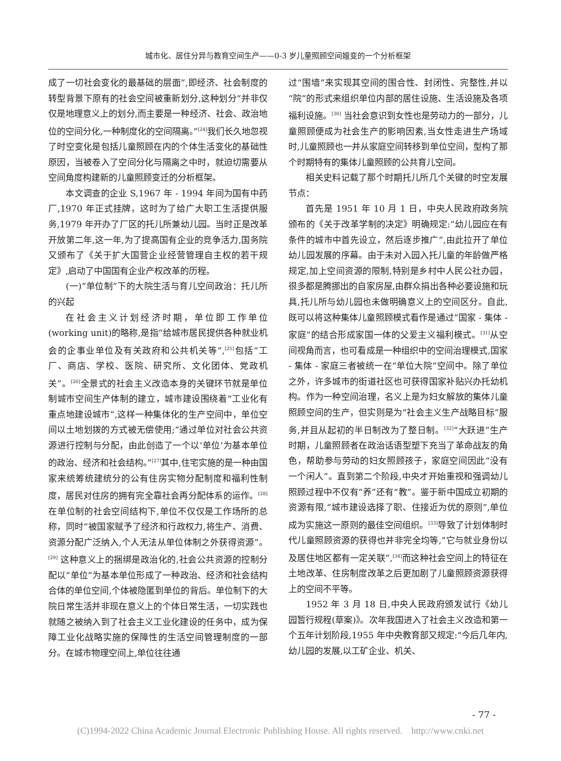城市化、居住分异与教育空间生产——0-3 岁儿童照顾空间嬗变的一个分析框架
成了一切社会变化的最基础的层面”,即经济、社会制度的转型背景下原有的社会空间被重新划分,这种划分“并非仅仅是地理意义上的划分,而主要是一种经济、社会、政治地位的空间分化,一种制度化的空间隔离。”<sup>[24]</sup>我们长久地忽视了时空变化是包括儿童照顾在内的个体生活变化的基础性原因，当被卷入了空间分化与隔离之中时，就迫切需要从空间角度构建新的儿童照顾变迁的分析框架。
本文调查的企业 S,1967 年 - 1994 年间为国有中药厂,1970 年正式挂牌，这时为了给广大职工生活提供服务,1979 年开办了厂区的托儿所兼幼儿园。当时正是改革开放第二年,这一年,为了提高国有企业的竞争活力,国务院又颁布了《关于扩大国营企业经营管理自主权的若干规定》,启动了中国国有企业产权改革的历程。
(一)“单位制”下的大院生活与育儿空间政治：托儿所的兴起
在社会主义计划经济时期，单位即工作单位(working unit)的略称,是指“给城市居民提供各种就业机会的企事业单位及有关政府和公共机关等”,<sup>[25]</sup>包括“工厂、商店、学校、医院、研究所、文化团体、党政机关”。<sup>[26]</sup>全景式的社会主义改造本身的关键环节就是单位制城市空间生产体制的建立，城市建设围绕着“工业化有重点地建设城市”,这样一种集体化的生产空间中，单位空间以土地划拨的方式被无偿使用;“通过单位对社会公共资源进行控制与分配，由此创造了一个以‘单位’为基本单位的政治、经济和社会结构。”<sup>[27]</sup>其中,住宅实施的是一种由国家来统筹统建统分的公有住房实物分配制度和福利性制度，居民对住房的拥有完全靠社会再分配体系的运作。<sup>[28]</sup>在单位制的社会空间结构下,单位不仅仅是工作场所的总称，同时“被国家赋予了经济和行政权力,将生产、消费、资源分配广泛纳入,个人无法从单位体制之外获得资源”。<sup>[29]</sup> 这种意义上的捆绑是政治化的,社会公共资源的控制分配以“单位”为基本单位形成了一种政治、经济和社会结构合体的单位空间,个体被隐匿到单位的背后。单位制下的大院日常生活并非现在意义上的个体日常生活，一切实践也就随之被纳入到了社会主义工业化建设的任务中，成为保障工业化战略实施的保障性的生活空间管理制度的一部分。在城市物理空间上,单位往往通
过“围墙”来实现其空间的围合性、封闭性、完整性,并以“院”的形式来组织单位内部的居住设施、生活设施及各项福利设施。<sup>[30]</sup> 当社会意识到女性也是劳动力的一部分，儿童照顾便成为社会生产的影响因素,当女性走进生产场域时,儿童照顾也一并从家庭空间转移到单位空间，型构了那个时期特有的集体儿童照顾的公共育儿空间。
相关史料记载了那个时期托儿所几个关键的时空发展节点：
首先是 1951 年 10 月 1 日，中央人民政府政务院颁布的《关于改革学制的决定》明确规定:“幼儿园应在有条件的城市中首先设立，然后逐步推广”,由此拉开了单位幼儿园发展的序幕。由于未对入园入托儿童的年龄做严格规定,加上空间资源的限制,特别是乡村中人民公社办园，很多都是腾挪出的自家房屋,由群众捐出各种必要设施和玩具,托儿所与幼儿园也未做明确意义上的空间区分。自此,既可以将这种集体儿童照顾模式看作是通过“国家 - 集体 - 家庭”的结合形成家国一体的父爱主义福利模式。<sup>[31]</sup>从空间视角而言，也可看成是一种组织中的空间治理模式,国家 - 集体 - 家庭三者被统一在“单位大院”空间中。除了单位之外，许多城市的街道社区也可获得国家补贴兴办托幼机构。作为一种空间治理，名义上是为妇女解放的集体儿童照顾空间的生产，但实则是为“社会主义生产战略目标”服务,并且从起初的半日制改为了整日制。<sup>[32]</sup>“大跃进”生产时期，儿童照顾者在政治话语型塑下充当了革命战友的角色，帮助参与劳动的妇女照顾孩子，家庭空间因此“没有一个闲人”。直到第二个阶段,中央才开始重视和强调幼儿照顾过程中不仅有“养”还有“教”。鉴于新中国成立初期的资源有限,“城市建设选择了职、住接近为优的原则”,单位成为实施这一原则的最佳空间组织。<sup>[33]</sup>导致了计划体制时代儿童照顾资源的获得也并非完全均等,“它与就业身份以及居住地区都有一定关联”,<sup>[34]</sup>而这种社会空间上的特征在土地改革、住房制度改革之后更加剧了儿童照顾资源获得上的空间不平等。
1952 年 3 月 18 日,中央人民政府颁发试行《幼儿园暂行规程(草案)》。次年我国进入了社会主义改造和第一个五年计划阶段,1955 年中央教育部又规定:“今后几年内,幼儿园的发展,以工矿企业、机关、
- 77 -
(C)1994-2022 China Academic Journal Electronic Publishing House. All rights reserved. http://www.cnki.net